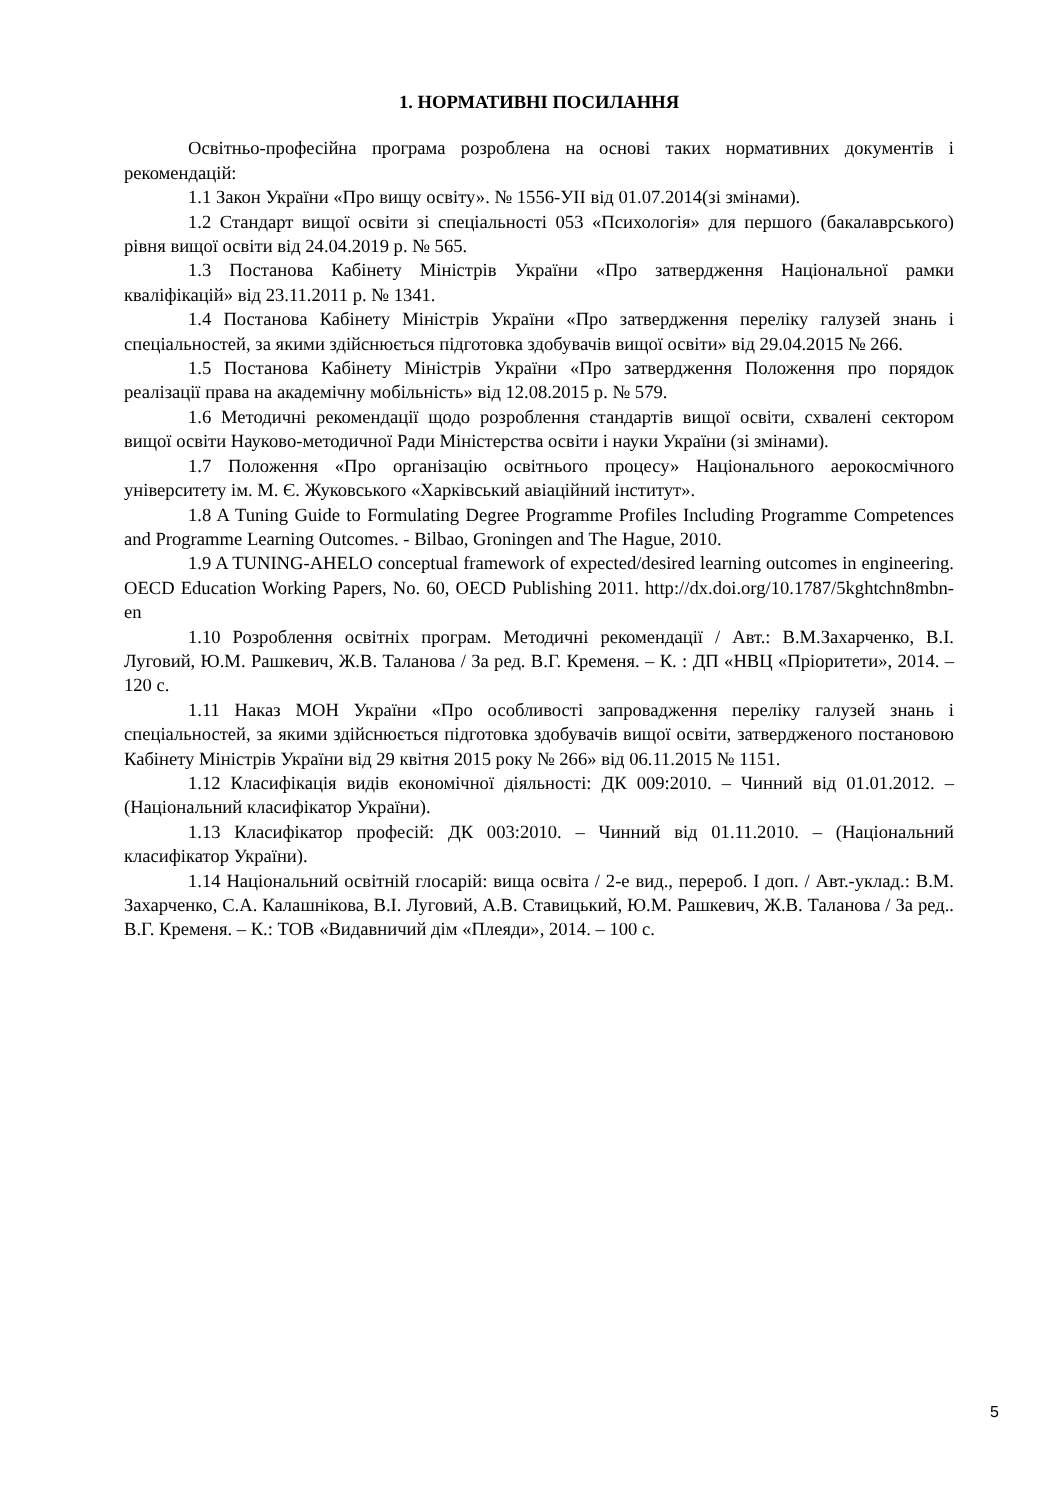1. НОРМАТИВНІ ПОСИЛАННЯ
Освітньо-професійна програма розроблена на основі таких нормативних документів і рекомендацій:
1.1 Закон України «Про вищу освіту». № 1556-УІІ від 01.07.2014(зі змінами).
1.2 Стандарт вищої освіти зі спеціальності 053 «Психологія» для першого (бакалаврського) рівня вищої освіти від 24.04.2019 р. № 565.
1.3 Постанова Кабінету Міністрів України «Про затвердження Національної рамки кваліфікацій» від 23.11.2011 р. № 1341.
1.4 Постанова Кабінету Міністрів України «Про затвердження переліку галузей знань і спеціальностей, за якими здійснюється підготовка здобувачів вищої освіти» від 29.04.2015 № 266.
1.5 Постанова Кабінету Міністрів України «Про затвердження Положення про порядок реалізації права на академічну мобільність» від 12.08.2015 р. № 579.
1.6 Методичні рекомендації щодо розроблення стандартів вищої освіти, схвалені сектором вищої освіти Науково-методичної Ради Міністерства освіти і науки України (зі змінами).
1.7 Положення «Про організацію освітнього процесу» Національного аерокосмічного університету ім. М. Є. Жуковського «Харківський авіаційний інститут».
1.8 A Tuning Guide to Formulating Degree Programme Profiles Including Programme Competences and Programme Learning Outcomes. - Bilbao, Groningen and The Hague, 2010.
1.9 A TUNING-AHELO conceptual framework of expected/desired learning outcomes in engineering. OECD Education Working Papers, No. 60, OECD Publishing 2011. http://dx.doi.org/10.1787/5kghtchn8mbn-en
1.10 Розроблення освітніх програм. Методичні рекомендації / Авт.: В.М.Захарченко, В.І. Луговий, Ю.М. Рашкевич, Ж.В. Таланова / За ред. В.Г. Кременя. – К. : ДП «НВЦ «Пріоритети», 2014. – 120 с.
1.11 Наказ МОН України «Про особливості запровадження переліку галузей знань і спеціальностей, за якими здійснюється підготовка здобувачів вищої освіти, затвердженого постановою Кабінету Міністрів України від 29 квітня 2015 року № 266» від 06.11.2015 № 1151.
1.12 Класифікація видів економічної діяльності: ДК 009:2010. – Чинний від 01.01.2012. – (Національний класифікатор України).
1.13 Класифікатор професій: ДК 003:2010. – Чинний від 01.11.2010. – (Національний класифікатор України).
1.14 Національний освітній глосарій: вища освіта / 2-е вид., перероб. І доп. / Авт.-уклад.: В.М. Захарченко, С.А. Калашнікова, В.І. Луговий, А.В. Ставицький, Ю.М. Рашкевич, Ж.В. Таланова / За ред.. В.Г. Кременя. – К.: ТОВ «Видавничий дім «Плеяди», 2014. – 100 с.
5